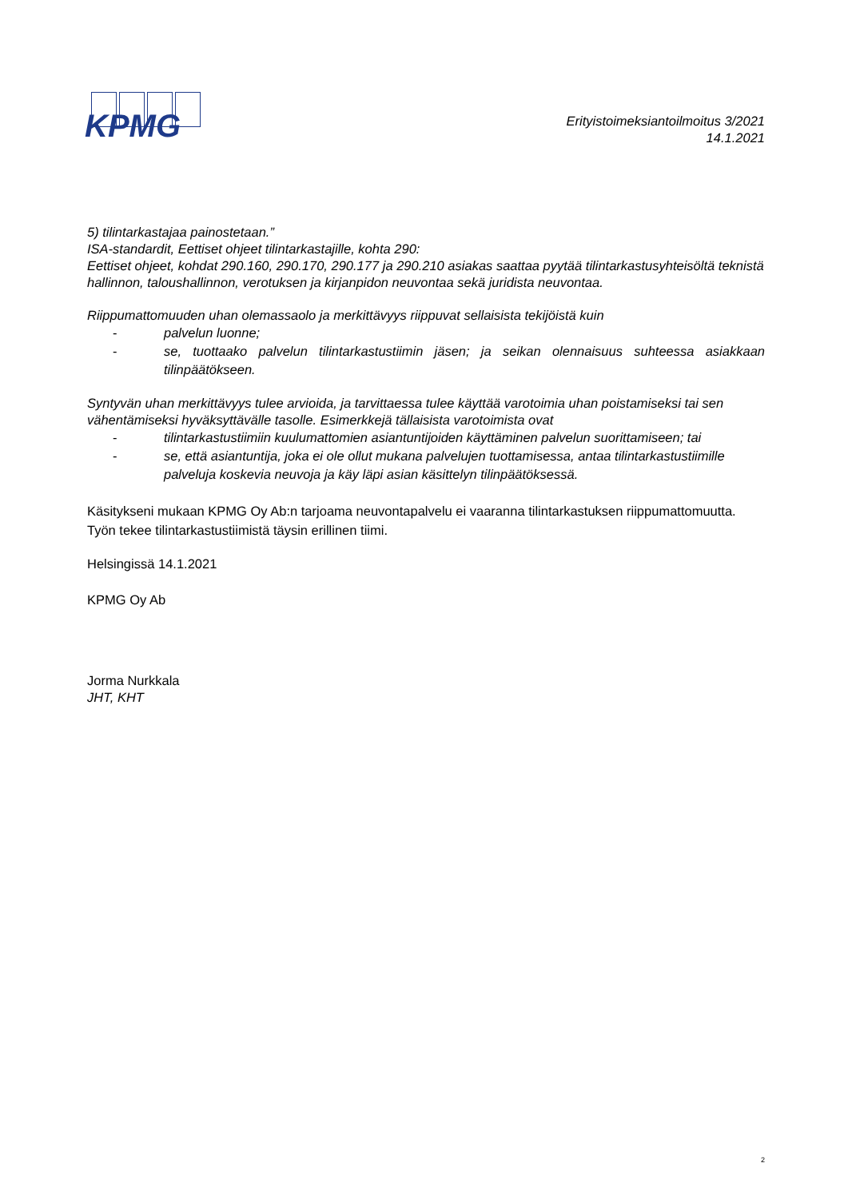KPMG
Erityistoimeksiantoilmoitus 3/2021
14.1.2021
5) tilintarkastajaa painostetaan.”
ISA-standardit, Eettiset ohjeet tilintarkastajille, kohta 290:
Eettiset ohjeet, kohdat 290.160, 290.170, 290.177 ja 290.210 asiakas saattaa pyytää tilintarkastusyhteisöltä teknistä hallinnon, taloushallinnon, verotuksen ja kirjanpidon neuvontaa sekä juridista neuvontaa.
Riippumattomuuden uhan olemassaolo ja merkittävyys riippuvat sellaisista tekijöistä kuin
- palvelun luonne;
- se, tuottaako palvelun tilintarkastustiimin jäsen; ja seikan olennaisuus suhteessa asiakkaan tilinpäätökseen.
Syntyvän uhan merkittävyys tulee arvioida, ja tarvittaessa tulee käyttää varotoimia uhan poistamiseksi tai sen vähentämiseksi hyväksyttävälle tasolle. Esimerkkejä tällaisista varotoimista ovat
- tilintarkastustiimiin kuulumattomien asiantuntijoiden käyttäminen palvelun suorittamiseen; tai
- se, että asiantuntija, joka ei ole ollut mukana palvelujen tuottamisessa, antaa tilintarkastustiimille palveluja koskevia neuvoja ja käy läpi asian käsittelyn tilinpäätöksessä.
Käsitykseni mukaan KPMG Oy Ab:n tarjoama neuvontapalvelu ei vaaranna tilintarkastuksen riippumattomuutta. Työn tekee tilintarkastustiimistä täysin erillinen tiimi.
Helsingissä 14.1.2021
KPMG Oy Ab
Jorma Nurkkala
JHT, KHT
2